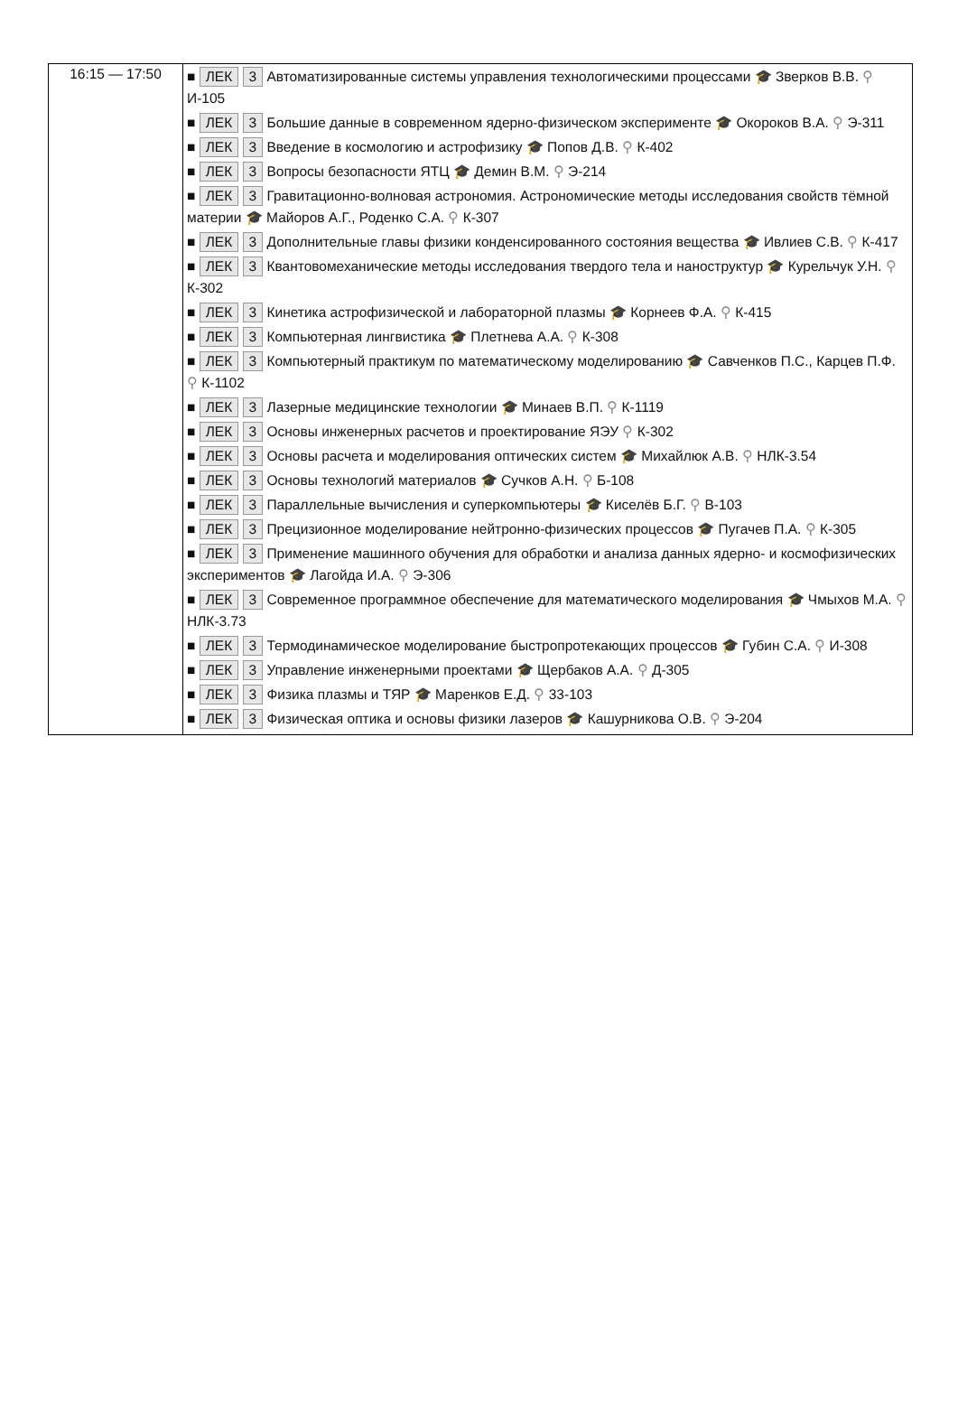| 16:15 — 17:50 | ■ ЛЕК 3 Автоматизированные системы управления технологическими процессами 🎓 Зверков В.В. ⚲ И-105 ■ ЛЕК 3 Большие данные в современном ядерно-физическом эксперименте 🎓 Окороков В.А. ⚲ Э-311 ■ ЛЕК 3 Введение в космологию и астрофизику 🎓 Попов Д.В. ⚲ К-402 ■ ЛЕК 3 Вопросы безопасности ЯТЦ 🎓 Демин В.М. ⚲ Э-214 ■ ЛЕК 3 Гравитационно-волновая астрономия. Астрономические методы исследования свойств тёмной материи 🎓 Майоров А.Г., Роденко С.А. ⚲ К-307 ■ ЛЕК 3 Дополнительные главы физики конденсированного состояния вещества 🎓 Ивлиев С.В. ⚲ К-417 ■ ЛЕК 3 Квантовомеханические методы исследования твердого тела и наноструктур 🎓 Курельчук У.Н. ⚲ К-302 ■ ЛЕК 3 Кинетика астрофизической и лабораторной плазмы 🎓 Корнеев Ф.А. ⚲ К-415 ■ ЛЕК 3 Компьютерная лингвистика 🎓 Плетнева А.А. ⚲ К-308 ■ ЛЕК 3 Компьютерный практикум по математическому моделированию 🎓 Савченков П.С., Карцев П.Ф. ⚲ К-1102 ■ ЛЕК 3 Лазерные медицинские технологии 🎓 Минаев В.П. ⚲ К-1119 ■ ЛЕК 3 Основы инженерных расчетов и проектирование ЯЭУ ⚲ К-302 ■ ЛЕК 3 Основы расчета и моделирования оптических систем 🎓 Михайлюк А.В. ⚲ НЛК-3.54 ■ ЛЕК 3 Основы технологий материалов 🎓 Сучков А.Н. ⚲ Б-108 ■ ЛЕК 3 Параллельные вычисления и суперкомпьютеры 🎓 Киселёв Б.Г. ⚲ В-103 ■ ЛЕК 3 Прецизионное моделирование нейтронно-физических процессов 🎓 Пугачев П.А. ⚲ К-305 ■ ЛЕК 3 Применение машинного обучения для обработки и анализа данных ядерно- и космофизических экспериментов 🎓 Лагойда И.А. ⚲ Э-306 ■ ЛЕК 3 Современное программное обеспечение для математического моделирования 🎓 Чмыхов М.А. ⚲ НЛК-3.73 ■ ЛЕК 3 Термодинамическое моделирование быстропротекающих процессов 🎓 Губин С.А. ⚲ И-308 ■ ЛЕК 3 Управление инженерными проектами 🎓 Щербаков А.А. ⚲ Д-305 ■ ЛЕК 3 Физика плазмы и ТЯР 🎓 Маренков Е.Д. ⚲ 33-103 ■ ЛЕК 3 Физическая оптика и основы физики лазеров 🎓 Кашурникова О.В. ⚲ Э-204 |